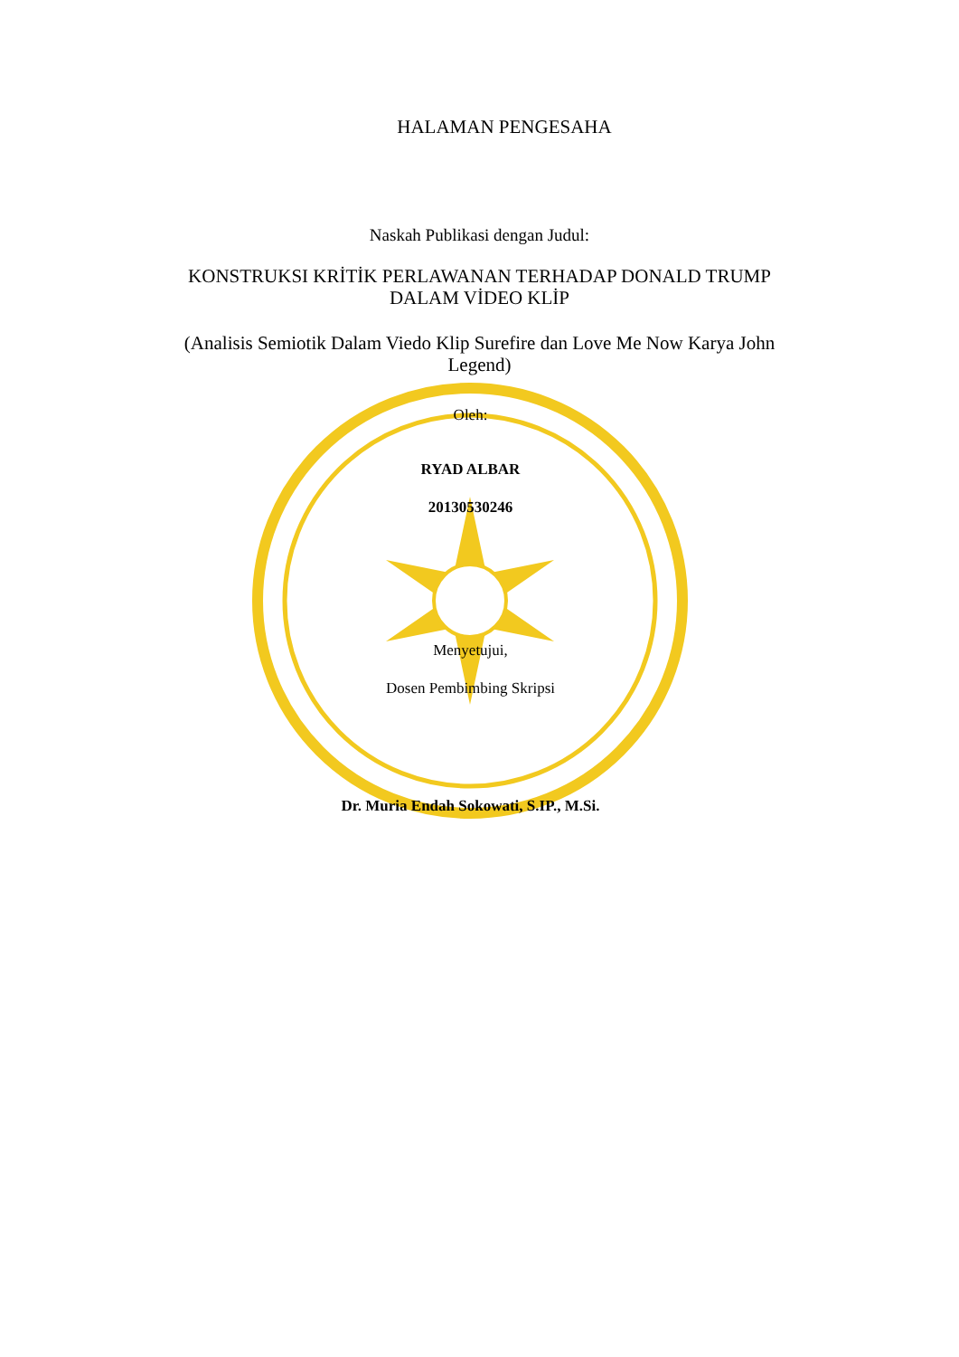HALAMAN PENGESAHA
Naskah Publikasi dengan Judul:
KONSTRUKSI KRİTİK PERLAWANAN TERHADAP DONALD TRUMP
DALAM VİDEO KLİP
(Analisis Semiotik Dalam Viedo Klip Surefire dan Love Me Now Karya John
Legend)
Oleh:
RYAD ALBAR
20130530246
Menyetujui,
Dosen Pembimbing Skripsi
Dr. Muria Endah Sokowati, S.IP., M.Si.